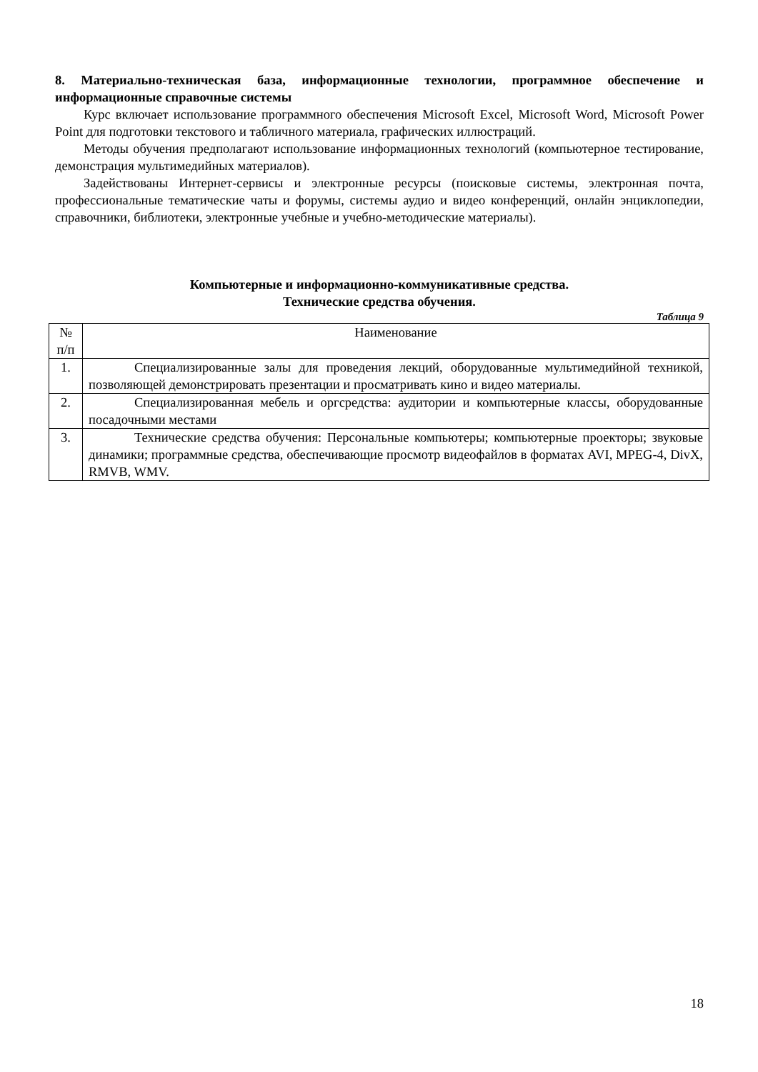8. Материально-техническая база, информационные технологии, программное обеспечение и информационные справочные системы
Курс включает использование программного обеспечения Microsoft Excel, Microsoft Word, Microsoft Power Point для подготовки текстового и табличного материала, графических иллюстраций.
Методы обучения предполагают использование информационных технологий (компьютерное тестирование, демонстрация мультимедийных материалов).
Задействованы Интернет-сервисы и электронные ресурсы (поисковые системы, электронная почта, профессиональные тематические чаты и форумы, системы аудио и видео конференций, онлайн энциклопедии, справочники, библиотеки, электронные учебные и учебно-методические материалы).
Компьютерные и информационно-коммуникативные средства.
Технические средства обучения.
Таблица 9
| № п/п | Наименование |
| 1. | Специализированные залы для проведения лекций, оборудованные мультимедийной техникой, позволяющей демонстрировать презентации и просматривать кино и видео материалы. |
| 2. | Специализированная мебель и оргсредства: аудитории и компьютерные классы, оборудованные посадочными местами |
| 3. | Технические средства обучения: Персональные компьютеры; компьютерные проекторы; звуковые динамики; программные средства, обеспечивающие просмотр видеофайлов в форматах AVI, MPEG-4, DivX, RMVB, WMV. |
18